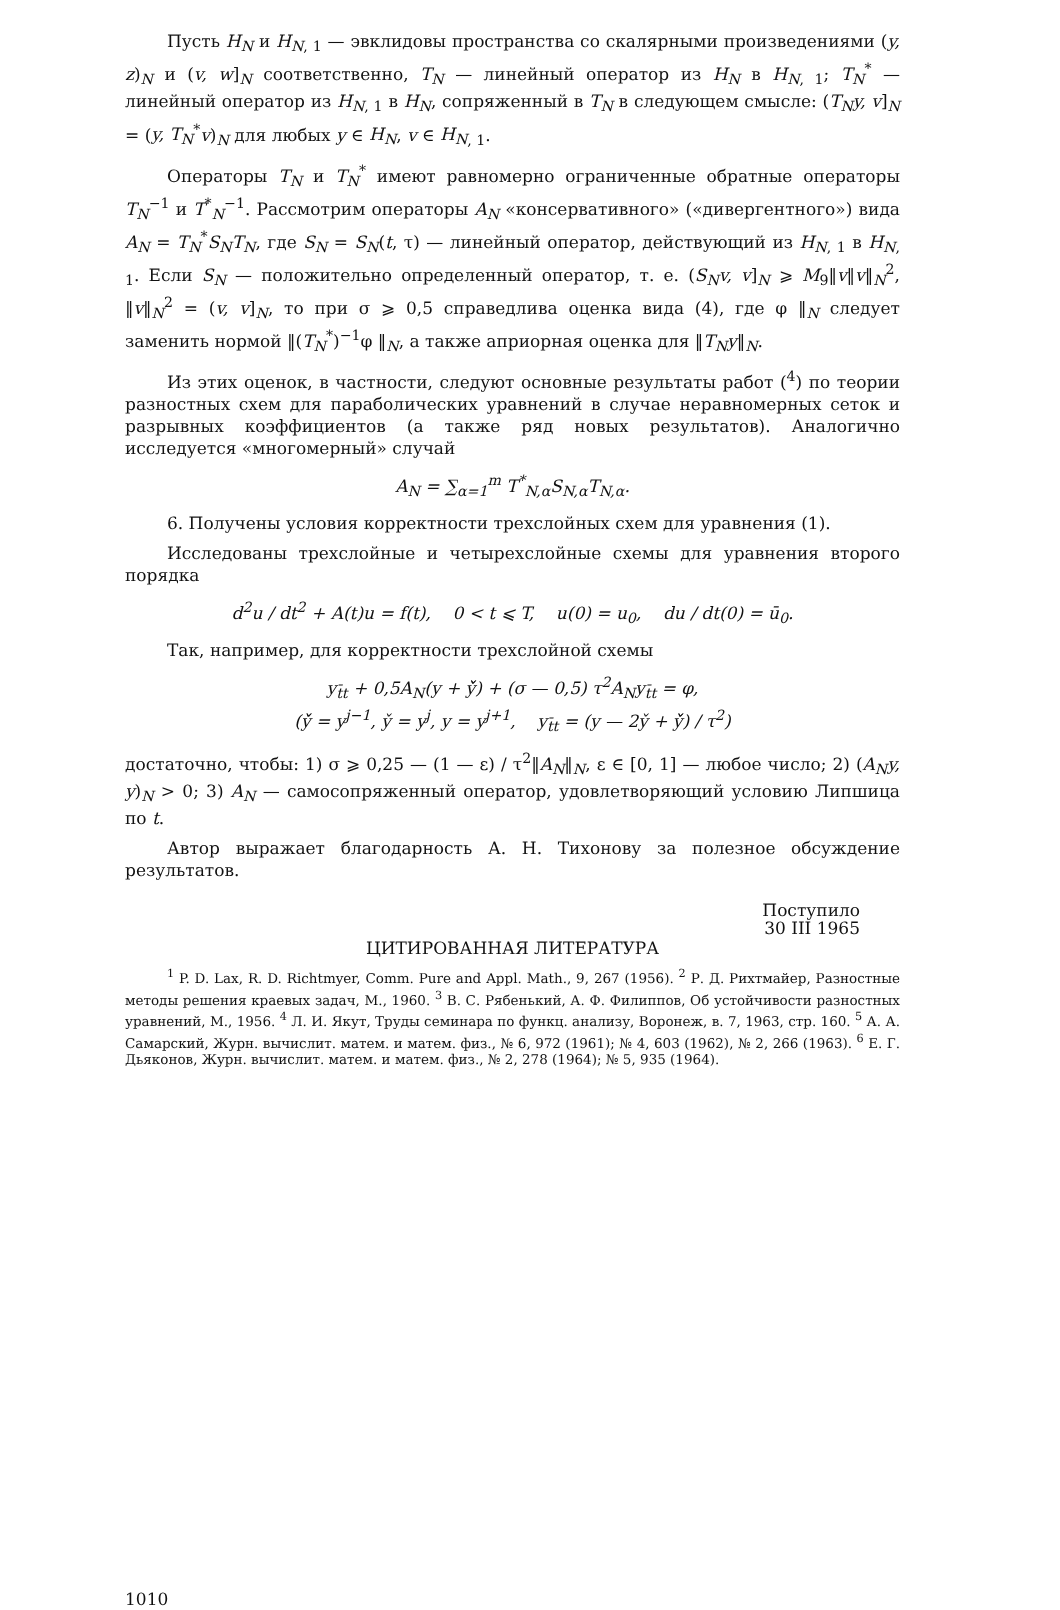Пусть H<sub>N</sub> и H<sub>N</sub><sub>, 1</sub> — эвклидовы пространства со скалярными произведениями (y, z)<sub>N</sub> и (v, w]<sub>N</sub> соответственно, T<sub>N</sub> — линейный оператор из H<sub>N</sub> в H<sub>N</sub><sub>, 1</sub>; T<sub>N</sub><sup>*</sup> — линейный оператор из H<sub>N</sub><sub>, 1</sub> в H<sub>N</sub>, сопряженный в T<sub>N</sub> в следующем смысле: (T<sub>N</sub>y, v]<sub>N</sub> = (y, T<sub>N</sub><sup>*</sup>v)<sub>N</sub> для любых y ∈ H<sub>N</sub>, v ∈ H<sub>N</sub><sub>, 1</sub>.
Операторы T<sub>N</sub> и T<sub>N</sub><sup>*</sup> имеют равномерно ограниченные обратные операторы T<sub>N</sub><sup>−1</sup> и T<sup>*</sup><sub>N</sub><sup>−1</sup>. Рассмотрим операторы A<sub>N</sub> «консервативного» («дивергентного») вида A<sub>N</sub> = T<sub>N</sub><sup>*</sup>S<sub>N</sub>T<sub>N</sub>, где S<sub>N</sub> = S<sub>N</sub>(t, τ) — линейный оператор, действующий из H<sub>N</sub><sub>, 1</sub> в H<sub>N</sub><sub>, 1</sub>. Если S<sub>N</sub> — положительно определенный оператор, т. е. (S<sub>N</sub>v, v]<sub>N</sub> ⩾ M<sub>9</sub>‖v‖v‖<sub>N</sub><sup>2</sup>, ‖v‖<sub>N</sub><sup>2</sup> = (v, v]<sub>N</sub>, то при σ ⩾ 0,5 справедлива оценка вида (4), где φ ‖<sub>N</sub> следует заменить нормой ‖(T<sub>N</sub><sup>*</sup>)<sup>−1</sup>φ ‖<sub>N</sub>, а также априорная оценка для ‖T<sub>N</sub>y‖<sub>N</sub>.
Из этих оценок, в частности, следуют основные результаты работ (<sup>4</sup>) по теории разностных схем для параболических уравнений в случае неравномерных сеток и разрывных коэффициентов (а также ряд новых результатов). Аналогично исследуется «многомерный» случай
A<sub>N</sub> = ∑<sub>α=1</sub><sup>m</sup> T<sup>*</sup><sub>N,α</sub>S<sub>N,α</sub>T<sub>N,α</sub>.
6. Получены условия корректности трехслойных схем для уравнения (1).
Исследованы трехслойные и четырехслойные схемы для уравнения второго порядка
d<sup>2</sup>u / dt<sup>2</sup> + A(t)u = f(t), 0 < t ⩽ T, u(0) = u<sub>0</sub>, du / dt(0) = ū<sub>0</sub>.
Так, например, для корректности трехслойной схемы
y<sub>t̄t</sub> + 0,5A<sub>N</sub>(y + y̌̌) + (σ — 0,5) τ<sup>2</sup>A<sub>N</sub>y<sub>t̄t</sub> = φ,
(y̌̌ = y<sup>j−1</sup>, y̌ = y<sup>j</sup>, y = y<sup>j+1</sup>, y<sub>t̄t</sub> = (y — 2y̌ + y̌̌) / τ<sup>2</sup>)
достаточно, чтобы: 1) σ ⩾ 0,25 — (1 — ε) / τ<sup>2</sup>‖A<sub>N</sub>‖<sub>N</sub>, ε ∈ [0, 1] — любое число; 2) (A<sub>N</sub>y, y)<sub>N</sub> > 0; 3) A<sub>N</sub> — самосопряженный оператор, удовлетворяющий условию Липшица по t.
Автор выражает благодарность А. Н. Тихонову за полезное обсуждение результатов.
Поступило
30 III 1965
ЦИТИРОВАННАЯ ЛИТЕРАТУРА
<sup>1</sup> P. D. Lax, R. D. Richtmyer, Comm. Pure and Appl. Math., 9, 267 (1956). <sup>2</sup> Р. Д. Рихтмайер, Разностные методы решения краевых задач, М., 1960. <sup>3</sup> В. С. Рябенький, А. Ф. Филиппов, Об устойчивости разностных уравнений, М., 1956. <sup>4</sup> Л. И. Якут, Труды семинара по функц. анализу, Воронеж, в. 7, 1963, стр. 160. <sup>5</sup> А. А. Самарский, Журн. вычислит. матем. и матем. физ., № 6, 972 (1961); № 4, 603 (1962), № 2, 266 (1963). <sup>6</sup> Е. Г. Дьяконов, Журн. вычислит. матем. и матем. физ., № 2, 278 (1964); № 5, 935 (1964).
1010